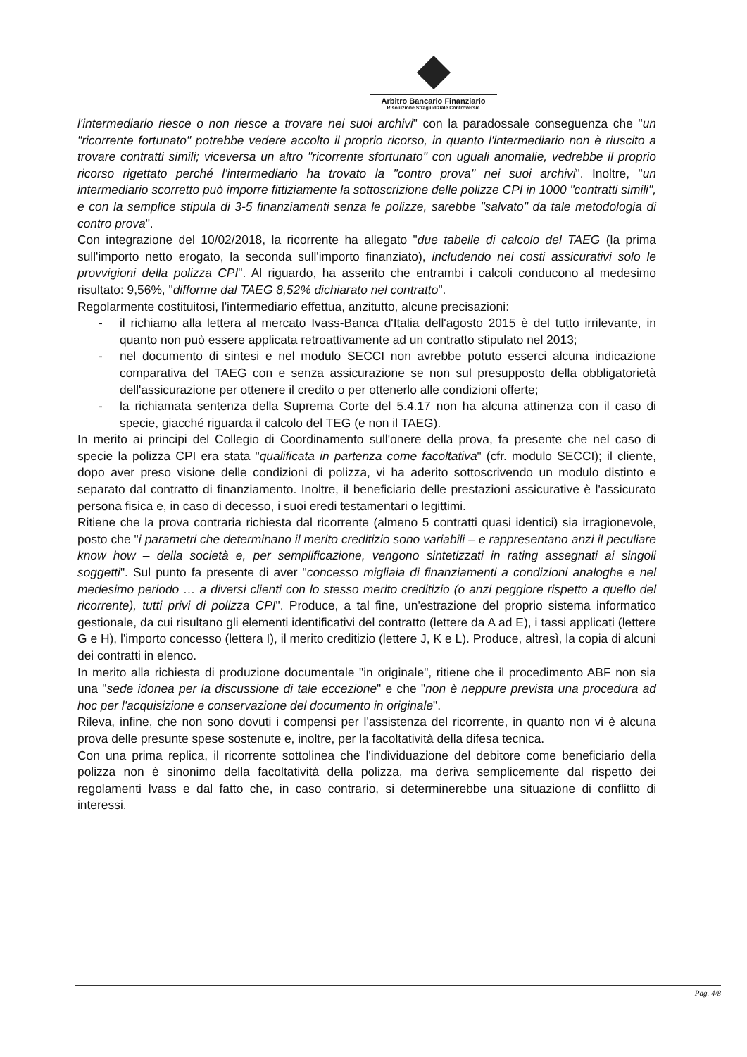Arbitro Bancario Finanziario
Risoluzione Stragiudiziale Controversie
l'intermediario riesce o non riesce a trovare nei suoi archivi" con la paradossale conseguenza che "un "ricorrente fortunato" potrebbe vedere accolto il proprio ricorso, in quanto l'intermediario non è riuscito a trovare contratti simili; viceversa un altro "ricorrente sfortunato" con uguali anomalie, vedrebbe il proprio ricorso rigettato perché l'intermediario ha trovato la "contro prova" nei suoi archivi". Inoltre, "un intermediario scorretto può imporre fittiziamente la sottoscrizione delle polizze CPI in 1000 "contratti simili", e con la semplice stipula di 3-5 finanziamenti senza le polizze, sarebbe "salvato" da tale metodologia di contro prova".
Con integrazione del 10/02/2018, la ricorrente ha allegato "due tabelle di calcolo del TAEG (la prima sull'importo netto erogato, la seconda sull'importo finanziato), includendo nei costi assicurativi solo le provvigioni della polizza CPI". Al riguardo, ha asserito che entrambi i calcoli conducono al medesimo risultato: 9,56%, "difforme dal TAEG 8,52% dichiarato nel contratto".
Regolarmente costituitosi, l'intermediario effettua, anzitutto, alcune precisazioni:
- il richiamo alla lettera al mercato Ivass-Banca d'Italia dell'agosto 2015 è del tutto irrilevante, in quanto non può essere applicata retroattivamente ad un contratto stipulato nel 2013;
- nel documento di sintesi e nel modulo SECCI non avrebbe potuto esserci alcuna indicazione comparativa del TAEG con e senza assicurazione se non sul presupposto della obbligatorietà dell'assicurazione per ottenere il credito o per ottenerlo alle condizioni offerte;
- la richiamata sentenza della Suprema Corte del 5.4.17 non ha alcuna attinenza con il caso di specie, giacché riguarda il calcolo del TEG (e non il TAEG).
In merito ai principi del Collegio di Coordinamento sull'onere della prova, fa presente che nel caso di specie la polizza CPI era stata "qualificata in partenza come facoltativa" (cfr. modulo SECCI); il cliente, dopo aver preso visione delle condizioni di polizza, vi ha aderito sottoscrivendo un modulo distinto e separato dal contratto di finanziamento. Inoltre, il beneficiario delle prestazioni assicurative è l'assicurato persona fisica e, in caso di decesso, i suoi eredi testamentari o legittimi.
Ritiene che la prova contraria richiesta dal ricorrente (almeno 5 contratti quasi identici) sia irragionevole, posto che "i parametri che determinano il merito creditizio sono variabili – e rappresentano anzi il peculiare know how – della società e, per semplificazione, vengono sintetizzati in rating assegnati ai singoli soggetti". Sul punto fa presente di aver "concesso migliaia di finanziamenti a condizioni analoghe e nel medesimo periodo … a diversi clienti con lo stesso merito creditizio (o anzi peggiore rispetto a quello del ricorrente), tutti privi di polizza CPI". Produce, a tal fine, un'estrazione del proprio sistema informatico gestionale, da cui risultano gli elementi identificativi del contratto (lettere da A ad E), i tassi applicati (lettere G e H), l'importo concesso (lettera I), il merito creditizio (lettere J, K e L). Produce, altresì, la copia di alcuni dei contratti in elenco.
In merito alla richiesta di produzione documentale "in originale", ritiene che il procedimento ABF non sia una "sede idonea per la discussione di tale eccezione" e che "non è neppure prevista una procedura ad hoc per l'acquisizione e conservazione del documento in originale".
Rileva, infine, che non sono dovuti i compensi per l'assistenza del ricorrente, in quanto non vi è alcuna prova delle presunte spese sostenute e, inoltre, per la facoltatività della difesa tecnica.
Con una prima replica, il ricorrente sottolinea che l'individuazione del debitore come beneficiario della polizza non è sinonimo della facoltatività della polizza, ma deriva semplicemente dal rispetto dei regolamenti Ivass e dal fatto che, in caso contrario, si determinerebbe una situazione di conflitto di interessi.
Pag. 4/8